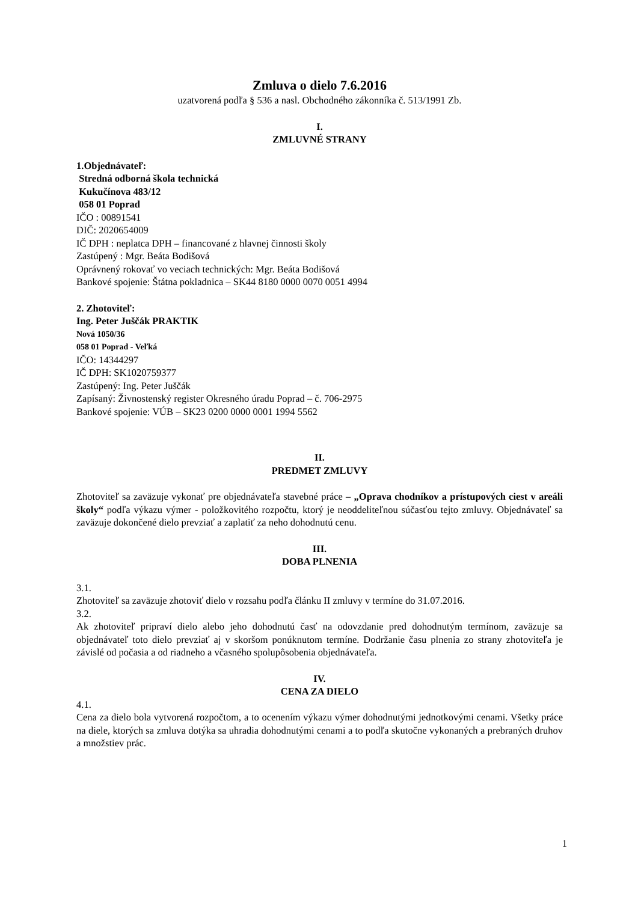Zmluva o dielo 7.6.2016
uzatvorená podľa § 536 a nasl. Obchodného zákonníka č. 513/1991 Zb.
I.
ZMLUVNÉ STRANY
1.Objednávateľ:
Stredná odborná škola technická
Kukučínova 483/12
058 01 Poprad
IČO : 00891541
DIČ: 2020654009
IČ DPH : neplatca DPH – financované z hlavnej činnosti školy
Zastúpený : Mgr. Beáta Bodišová
Oprávnený rokovať vo veciach technických: Mgr. Beáta Bodišová
Bankové spojenie: Štátna pokladnica – SK44 8180 0000 0070 0051 4994
2. Zhotoviteľ:
Ing. Peter Juščák PRAKTIK
Nová 1050/36
058 01 Poprad - Veľká
IČO: 14344297
IČ DPH: SK1020759377
Zastúpený: Ing. Peter Juščák
Zapísaný: Živnostenský register Okresného úradu Poprad – č. 706-2975
Bankové spojenie: VÚB – SK23 0200 0000 0001 1994 5562
II.
PREDMET ZMLUVY
Zhotoviteľ sa zaväzuje vykonať pre objednávateľa stavebné práce – „Oprava chodníkov a prístupových ciest v areáli školy“ podľa výkazu výmer - položkovitého rozpočtu, ktorý je neoddeliteľnou súčasťou tejto zmluvy. Objednávateľ sa zaväzuje dokončené dielo prevziať a zaplatiť za neho dohodnutú cenu.
III.
DOBA PLNENIA
3.1.
Zhotoviteľ sa zaväzuje zhotoviť dielo v rozsahu podľa článku II zmluvy v termíne do 31.07.2016.
3.2.
Ak zhotoviteľ pripraví dielo alebo jeho dohodnutú časť na odovzdanie pred dohodnutým termínom, zaväzuje sa objednávateľ toto dielo prevziať aj v skoršom ponúknutom termíne. Dodržanie času plnenia zo strany zhotoviteľa je závislé od počasia a od riadneho a včasného spolupôsobenia objednávateľa.
IV.
CENA ZA DIELO
4.1.
Cena za dielo bola vytvorená rozpočtom, a to ocenením výkazu výmer dohodnutými jednotkovými cenami. Všetky práce na diele, ktorých sa zmluva dotýka sa uhradia dohodnutými cenami a to podľa skutočne vykonaných a prebraných druhov a množstiev prác.
1